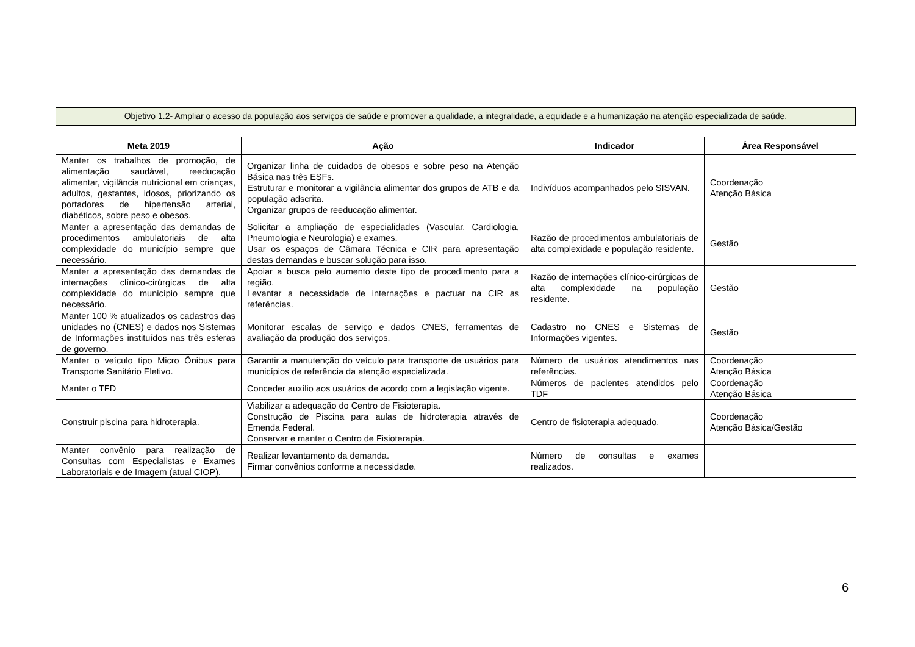Objetivo 1.2- Ampliar o acesso da população aos serviços de saúde e promover a qualidade, a integralidade, a equidade e a humanização na atenção especializada de saúde.
| Meta 2019 | Ação | Indicador | Área Responsável |
| --- | --- | --- | --- |
| Manter os trabalhos de promoção, de alimentação saudável, reeducação alimentar, vigilância nutricional em crianças, adultos, gestantes, idosos, priorizando os portadores de hipertensão arterial, diabéticos, sobre peso e obesos. | Organizar linha de cuidados de obesos e sobre peso na Atenção Básica nas três ESFs. Estruturar e monitorar a vigilância alimentar dos grupos de ATB e da população adscrita. Organizar grupos de reeducação alimentar. | Indivíduos acompanhados pelo SISVAN. | Coordenação Atenção Básica |
| Manter a apresentação das demandas de procedimentos ambulatoriais de alta complexidade do município sempre que necessário. | Solicitar a ampliação de especialidades (Vascular, Cardiologia, Pneumologia e Neurologia) e exames. Usar os espaços de Câmara Técnica e CIR para apresentação destas demandas e buscar solução para isso. | Razão de procedimentos ambulatoriais de alta complexidade e população residente. | Gestão |
| Manter a apresentação das demandas de internações clínico-cirúrgicas de alta complexidade do município sempre que necessário. | Apoiar a busca pelo aumento deste tipo de procedimento para a região. Levantar a necessidade de internações e pactuar na CIR as referências. | Razão de internações clínico-cirúrgicas de alta complexidade na população residente. | Gestão |
| Manter 100 % atualizados os cadastros das unidades no (CNES) e dados nos Sistemas de Informações instituídos nas três esferas de governo. | Monitorar escalas de serviço e dados CNES, ferramentas de avaliação da produção dos serviços. | Cadastro no CNES e Sistemas de Informações vigentes. | Gestão |
| Manter o veículo tipo Micro Ônibus para Transporte Sanitário Eletivo. | Garantir a manutenção do veículo para transporte de usuários para municípios de referência da atenção especializada. | Número de usuários atendimentos nas referências. | Coordenação Atenção Básica |
| Manter o TFD | Conceder auxílio aos usuários de acordo com a legislação vigente. | Números de pacientes atendidos pelo TDF | Coordenação Atenção Básica |
| Construir piscina para hidroterapia. | Viabilizar a adequação do Centro de Fisioterapia. Construção de Piscina para aulas de hidroterapia através de Emenda Federal. Conservar e manter o Centro de Fisioterapia. | Centro de fisioterapia adequado. | Coordenação Atenção Básica/Gestão |
| Manter convênio para realização de Consultas com Especialistas e Exames Laboratoriais e de Imagem (atual CIOP). | Realizar levantamento da demanda. Firmar convênios conforme a necessidade. | Número de consultas e exames realizados. | |
6